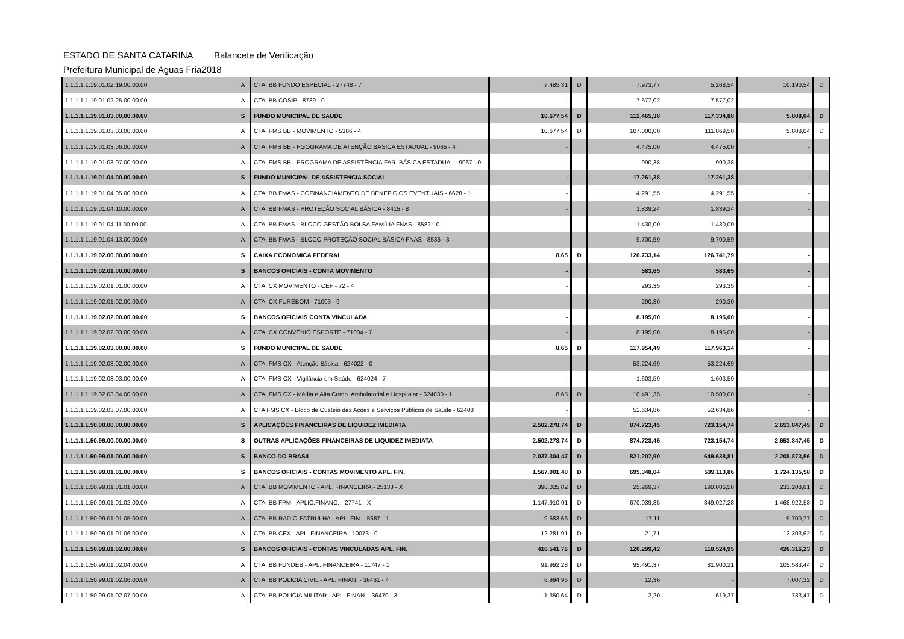ESTADO DE SANTA CATARINA Balancete de Verificação
Prefeitura Municipal de Aguas Fria 2018
| 1.1.1.1.1.19.01.02.19.00.00.00 | A | CTA. BB FUNDO ESPECIAL - 27748 - 7 | 7.485,31 | D | 7.973,77 | 5.268,54 | 10.190,54 | D |
| 1.1.1.1.1.19.01.02.25.00.00.00 | A | CTA. BB COSIP - 8789 - 0 | - | | 7.577,02 | 7.577,02 | - | |
| 1.1.1.1.1.19.01.03.00.00.00.00 | S | FUNDO MUNICIPAL DE SAUDE | 10.677,54 | D | 112.465,38 | 117.334,88 | 5.808,04 | D |
| 1.1.1.1.1.19.01.03.03.00.00.00 | A | CTA. FMS BB - MOVIMENTO - 5386 - 4 | 10.677,54 | D | 107.000,00 | 111.869,50 | 5.808,04 | D |
| 1.1.1.1.1.19.01.03.06.00.00.00 | A | CTA. FMS BB - PGOGRAMA DE ATENÇÃO BASICA ESTADUAL - 9065 - 4 | - | | 4.475,00 | 4.475,00 | - | |
| 1.1.1.1.1.19.01.03.07.00.00.00 | A | CTA. FMS BB - PROGRAMA DE ASSISTÊNCIA FAR. BÁSICA ESTADUAL - 9067 - 0 | - | | 990,38 | 990,38 | - | |
| 1.1.1.1.1.19.01.04.00.00.00.00 | S | FUNDO MUNICIPAL DE ASSISTENCIA SOCIAL | - | | 17.261,38 | 17.261,38 | - | |
| 1.1.1.1.1.19.01.04.05.00.00.00 | A | CTA. BB FMAS - COFINANCIAMENTO DE BENEFÍCIOS EVENTUAIS - 6628 - 1 | - | | 4.291,55 | 4.291,55 | - | |
| 1.1.1.1.1.19.01.04.10.00.00.00 | A | CTA. BB FMAS - PROTEÇÃO SOCIAL BÁSICA - 8415 - 8 | - | | 1.839,24 | 1.839,24 | - | |
| 1.1.1.1.1.19.01.04.11.00.00.00 | A | CTA. BB FMAS - BLOCO GESTÃO BOLSA FAMÍLIA FNAS - 8582 - 0 | - | | 1.430,00 | 1.430,00 | - | |
| 1.1.1.1.1.19.01.04.13.00.00.00 | A | CTA. BB FMAS - BLOCO PROTEÇÃO SOCIAL BÁSICA FNAS - 8586 - 3 | - | | 9.700,59 | 9.700,59 | - | |
| 1.1.1.1.1.19.02.00.00.00.00.00 | S | CAIXA ECONOMICA FEDERAL | 8,65 | D | 126.733,14 | 126.741,79 | - | |
| 1.1.1.1.1.19.02.01.00.00.00.00 | S | BANCOS OFICIAIS - CONTA MOVIMENTO | - | | 583,65 | 583,65 | - | |
| 1.1.1.1.1.19.02.01.01.00.00.00 | A | CTA. CX MOVIMENTO - CEF - 72 - 4 | - | | 293,35 | 293,35 | - | |
| 1.1.1.1.1.19.02.01.02.00.00.00 | A | CTA. CX FUREBOM - 71003 - 9 | - | | 290,30 | 290,30 | - | |
| 1.1.1.1.1.19.02.02.00.00.00.00 | S | BANCOS OFICIAIS CONTA VINCULADA | - | | 8.195,00 | 8.195,00 | - | |
| 1.1.1.1.1.19.02.02.03.00.00.00 | A | CTA. CX CONVÊNIO ESPORTE - 71004 - 7 | - | | 8.195,00 | 8.195,00 | - | |
| 1.1.1.1.1.19.02.03.00.00.00.00 | S | FUNDO MUNICIPAL DE SAUDE | 8,65 | D | 117.954,49 | 117.963,14 | - | |
| 1.1.1.1.1.19.02.03.02.00.00.00 | A | CTA. FMS CX - Atenção Básica - 624022 - 0 | - | | 53.224,69 | 53.224,69 | - | |
| 1.1.1.1.1.19.02.03.03.00.00.00 | A | CTA. FMS CX - Vigilância em Saúde - 624024 - 7 | - | | 1.603,59 | 1.603,59 | - | |
| 1.1.1.1.1.19.02.03.04.00.00.00 | A | CTA. FMS CX - Média e Alta Comp. Ambulatorial e Hospitalar - 624030 - 1 | 8,65 | D | 10.491,35 | 10.500,00 | - | |
| 1.1.1.1.1.19.02.03.07.00.00.00 | A | CTA FMS CX - Bloco de Custeio das Ações e Serviços Públicos de Saúde - 62408 | - | | 52.634,86 | 52.634,86 | - | |
| 1.1.1.1.1.50.00.00.00.00.00.00 | S | APLICAÇÕES FINANCEIRAS DE LIQUIDEZ IMEDIATA | 2.502.278,74 | D | 874.723,45 | 723.154,74 | 2.653.847,45 | D |
| 1.1.1.1.1.50.99.00.00.00.00.00 | S | OUTRAS APLICAÇÕES FINANCEIRAS DE LIQUIDEZ IMEDIATA | 2.502.278,74 | D | 874.723,45 | 723.154,74 | 2.653.847,45 | D |
| 1.1.1.1.1.50.99.01.00.00.00.00 | S | BANCO DO BRASIL | 2.037.304,47 | D | 821.207,90 | 649.638,81 | 2.208.873,56 | D |
| 1.1.1.1.1.50.99.01.01.00.00.00 | S | BANCOS OFICIAIS - CONTAS MOVIMENTO APL. FIN. | 1.567.901,40 | D | 695.348,04 | 539.113,86 | 1.724.135,58 | D |
| 1.1.1.1.1.50.99.01.01.01.00.00 | A | CTA. BB MOVIMENTO - APL. FINANCEIRA - 25133 - X | 398.025,82 | D | 25.269,37 | 190.086,58 | 233.208,61 | D |
| 1.1.1.1.1.50.99.01.01.02.00.00 | A | CTA. BB FPM - APLIC.FINANC. - 27741 - X | 1.147.910,01 | D | 670.039,85 | 349.027,28 | 1.468.922,58 | D |
| 1.1.1.1.1.50.99.01.01.05.00.00 | A | CTA. BB RADIO-PATRULHA - APL. FIN. - 5687 - 1 | 9.683,66 | D | 17,11 | - | 9.700,77 | D |
| 1.1.1.1.1.50.99.01.01.06.00.00 | A | CTA. BB CEX - APL. FINANCEIRA - 10073 - 0 | 12.281,91 | D | 21,71 | - | 12.303,62 | D |
| 1.1.1.1.1.50.99.01.02.00.00.00 | S | BANCOS OFICIAIS - CONTAS VINCULADAS APL. FIN. | 416.541,76 | D | 120.299,42 | 110.524,95 | 426.316,23 | D |
| 1.1.1.1.1.50.99.01.02.04.00.00 | A | CTA. BB FUNDEB - APL. FINANCEIRA - 11747 - 1 | 91.992,28 | D | 95.491,37 | 81.900,21 | 105.583,44 | D |
| 1.1.1.1.1.50.99.01.02.06.00.00 | A | CTA. BB POLICIA CIVIL - APL. FINAN. - 36461 - 4 | 6.994,96 | D | 12,36 | - | 7.007,32 | D |
| 1.1.1.1.1.50.99.01.02.07.00.00 | A | CTA. BB POLICIA MILITAR - APL. FINAN. - 36470 - 3 | 1.350,64 | D | 2,20 | 619,37 | 733,47 | D |